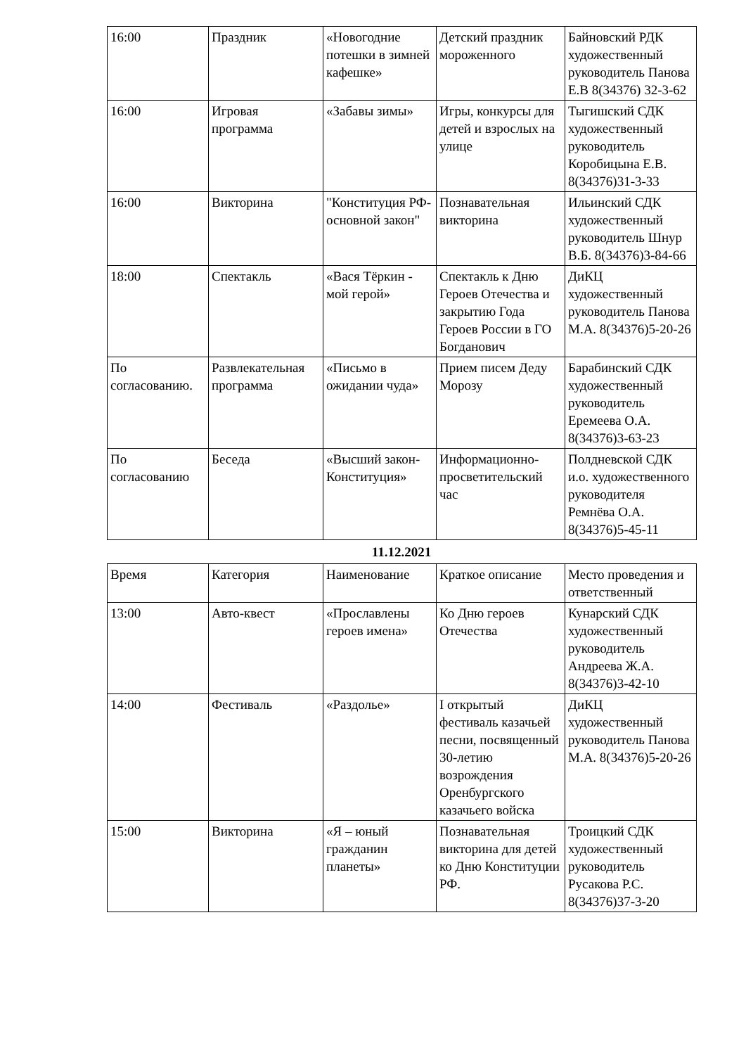| 16:00 | Праздник | «Новогодние потешки в зимней кафешке» | Детский праздник мороженного | Байновский РДК художественный руководитель Панова Е.В 8(34376) 32-3-62 |
| 16:00 | Игровая программа | «Забавы зимы» | Игры, конкурсы для детей и взрослых на улице | Тыгишский СДК художественный руководитель Коробицына Е.В. 8(34376)31-3-33 |
| 16:00 | Викторина | "Конституция РФ-основной закон" | Познавательная викторина | Ильинский СДК художественный руководитель Шнур В.Б. 8(34376)3-84-66 |
| 18:00 | Спектакль | «Вася Тёркин - мой герой» | Спектакль к Дню Героев Отечества и закрытию Года Героев России в ГО Богданович | ДиКЦ художественный руководитель Панова М.А. 8(34376)5-20-26 |
| По согласованию. | Развлекательная программа | «Письмо в ожидании чуда» | Прием писем Деду Морозу | Барабинский СДК художественный руководитель Еремеева О.А. 8(34376)3-63-23 |
| По согласованию | Беседа | «Высший закон-Конституция» | Информационно-просветительский час | Полдневской СДК и.о. художественного руководителя Ремнёва О.А. 8(34376)5-45-11 |
11.12.2021
| Время | Категория | Наименование | Краткое описание | Место проведения и ответственный |
| 13:00 | Авто-квест | «Прославлены героев имена» | Ко Дню героев Отечества | Кунарский СДК художественный руководитель Андреева Ж.А. 8(34376)3-42-10 |
| 14:00 | Фестиваль | «Раздолье» | I открытый фестиваль казачьей песни, посвященный 30-летию возрождения Оренбургского казачьего войска | ДиКЦ художественный руководитель Панова М.А. 8(34376)5-20-26 |
| 15:00 | Викторина | «Я – юный гражданин планеты» | Познавательная викторина для детей ко Дню Конституции РФ. | Троицкий СДК художественный руководитель Русакова Р.С. 8(34376)37-3-20 |